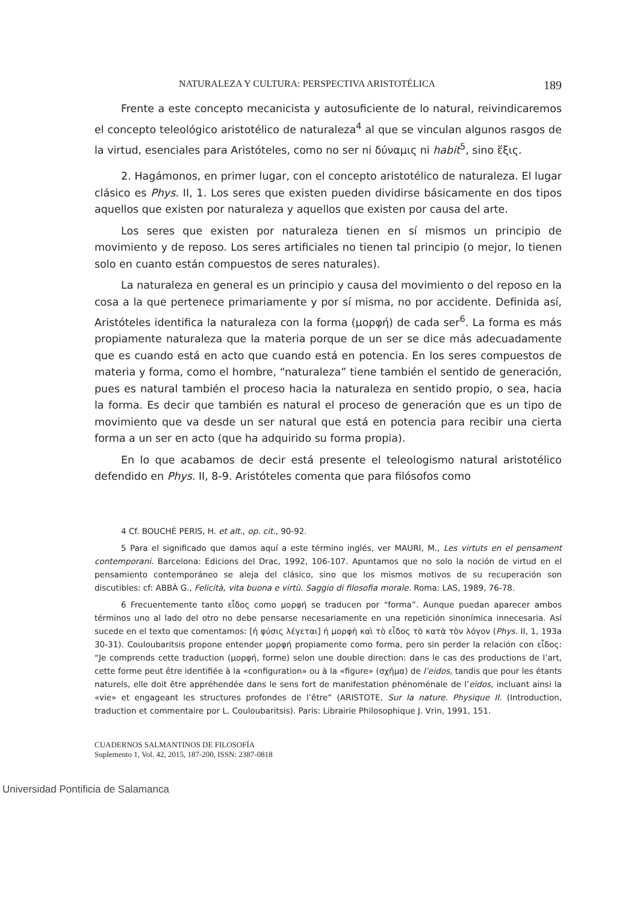NATURALEZA Y CULTURA: PERSPECTIVA ARISTOTÉLICA 189
Frente a este concepto mecanicista y autosuficiente de lo natural, reivindicaremos el concepto teleológico aristotélico de naturaleza<sup>4</sup> al que se vinculan algunos rasgos de la virtud, esenciales para Aristóteles, como no ser ni δύναμις ni habit<sup>5</sup>, sino ἕξις.
2. Hagámonos, en primer lugar, con el concepto aristotélico de naturaleza. El lugar clásico es Phys. II, 1. Los seres que existen pueden dividirse básicamente en dos tipos aquellos que existen por naturaleza y aquellos que existen por causa del arte.
Los seres que existen por naturaleza tienen en sí mismos un principio de movimiento y de reposo. Los seres artificiales no tienen tal principio (o mejor, lo tienen solo en cuanto están compuestos de seres naturales).
La naturaleza en general es un principio y causa del movimiento o del reposo en la cosa a la que pertenece primariamente y por sí misma, no por accidente. Definida así, Aristóteles identifica la naturaleza con la forma (μορφή) de cada ser<sup>6</sup>. La forma es más propiamente naturaleza que la materia porque de un ser se dice más adecuadamente que es cuando está en acto que cuando está en potencia. En los seres compuestos de materia y forma, como el hombre, “naturaleza” tiene también el sentido de generación, pues es natural también el proceso hacia la naturaleza en sentido propio, o sea, hacia la forma. Es decir que también es natural el proceso de generación que es un tipo de movimiento que va desde un ser natural que está en potencia para recibir una cierta forma a un ser en acto (que ha adquirido su forma propia).
En lo que acabamos de decir está presente el teleologismo natural aristotélico defendido en Phys. II, 8-9. Aristóteles comenta que para filósofos como
4 Cf. BOUCHÉ PERIS, H. et alt., op. cit., 90-92.
5 Para el significado que damos aquí a este término inglés, ver MAURI, M., Les virtuts en el pensament contemporani. Barcelona: Edicions del Drac, 1992, 106-107. Apuntamos que no solo la noción de virtud en el pensamiento contemporáneo se aleja del clásico, sino que los mismos motivos de su recuperación son discutibles: cf: ABBÀ G., Felicità, vita buona e virtù. Saggio di filosofia morale. Roma: LAS, 1989, 76-78.
6 Frecuentemente tanto εἶδος como μορφή se traducen por “forma”. Aunque puedan aparecer ambos términos uno al lado del otro no debe pensarse necesariamente en una repetición sinonímica innecesaria. Así sucede en el texto que comentamos: [ἡ φύσις λέγεται] ἡ μορφὴ καὶ τὸ εἶδος τὸ κατὰ τὸν λόγον (Phys. II, 1, 193a 30-31). Couloubaritsis propone entender μορφή propiamente como forma, pero sin perder la relación con εἶδος: “Je comprends cette traduction (μορφή, forme) selon une double direction: dans le cas des productions de l’art, cette forme peut être identifiée à la «configuration» ou à la «figure» (σχῆμα) de l’eidos, tandis que pour les étants naturels, elle doit être appréhendée dans le sens fort de manifestation phénoménale de l’eidos, incluant ainsi la «vie» et engageant les structures profondes de l’être” (ARISTOTE, Sur la nature. Physique II. (Introduction, traduction et commentaire por L. Couloubaritsis). Paris: Librairie Philosophique J. Vrin, 1991, 151.
CUADERNOS SALMANTINOS DE FILOSOFÍA
Suplemento 1, Vol. 42, 2015, 187-200, ISSN: 2387-0818
Universidad Pontificia de Salamanca